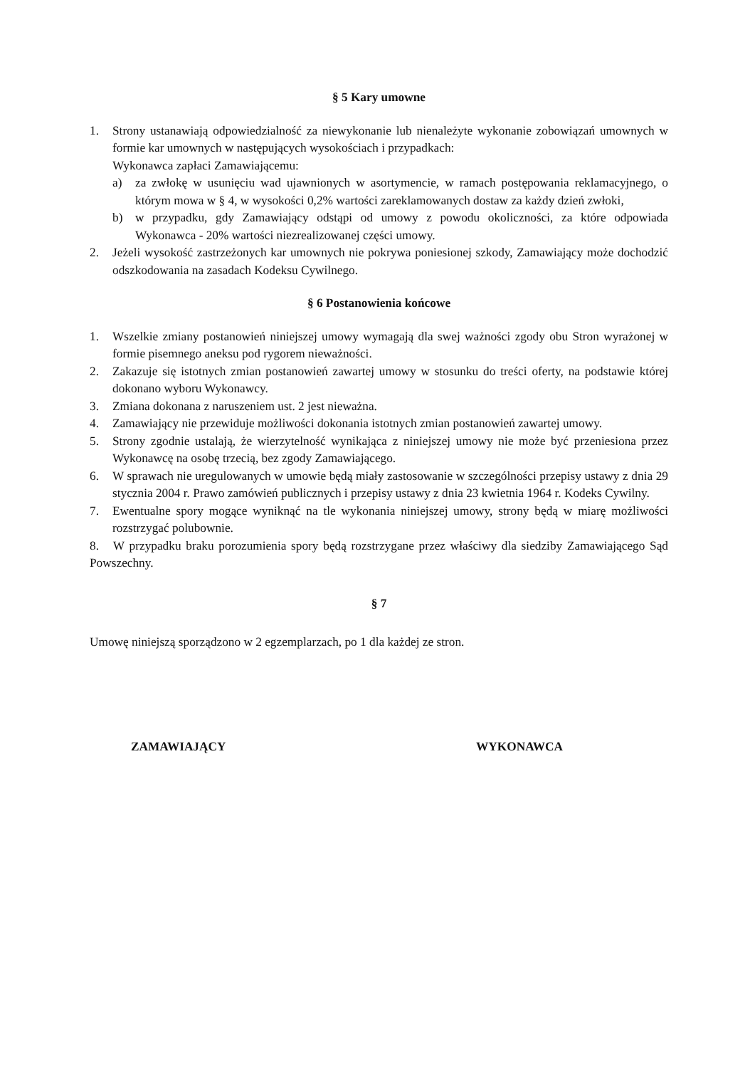§ 5 Kary umowne
1. Strony ustanawiają odpowiedzialność za niewykonanie lub nienależyte wykonanie zobowiązań umownych w formie kar umownych w następujących wysokościach i przypadkach:
Wykonawca zapłaci Zamawiającemu:
a) za zwłokę w usunięciu wad ujawnionych w asortymencie, w ramach postępowania reklamacyjnego, o którym mowa w § 4, w wysokości 0,2% wartości zareklamowanych dostaw za każdy dzień zwłoki,
b) w przypadku, gdy Zamawiający odstąpi od umowy z powodu okoliczności, za które odpowiada Wykonawca - 20% wartości niezrealizowanej części umowy.
2. Jeżeli wysokość zastrzeżonych kar umownych nie pokrywa poniesionej szkody, Zamawiający może dochodzić odszkodowania na zasadach Kodeksu Cywilnego.
§ 6 Postanowienia końcowe
1. Wszelkie zmiany postanowień niniejszej umowy wymagają dla swej ważności zgody obu Stron wyrażonej w formie pisemnego aneksu pod rygorem nieważności.
2. Zakazuje się istotnych zmian postanowień zawartej umowy w stosunku do treści oferty, na podstawie której dokonano wyboru Wykonawcy.
3. Zmiana dokonana z naruszeniem ust. 2 jest nieważna.
4. Zamawiający nie przewiduje możliwości dokonania istotnych zmian postanowień zawartej umowy.
5. Strony zgodnie ustalają, że wierzytelność wynikająca z niniejszej umowy nie może być przeniesiona przez Wykonawcę na osobę trzecią, bez zgody Zamawiającego.
6. W sprawach nie uregulowanych w umowie będą miały zastosowanie w szczególności przepisy ustawy z dnia 29 stycznia 2004 r. Prawo zamówień publicznych i przepisy ustawy z dnia 23 kwietnia 1964 r. Kodeks Cywilny.
7. Ewentualne spory mogące wyniknąć na tle wykonania niniejszej umowy, strony będą w miarę możliwości rozstrzygać polubownie.
8. W przypadku braku porozumienia spory będą rozstrzygane przez właściwy dla siedziby Zamawiającego Sąd Powszechny.
§ 7
Umowę niniejszą sporządzono w 2 egzemplarzach, po 1 dla każdej ze stron.
ZAMAWIAJĄCY WYKONAWCA